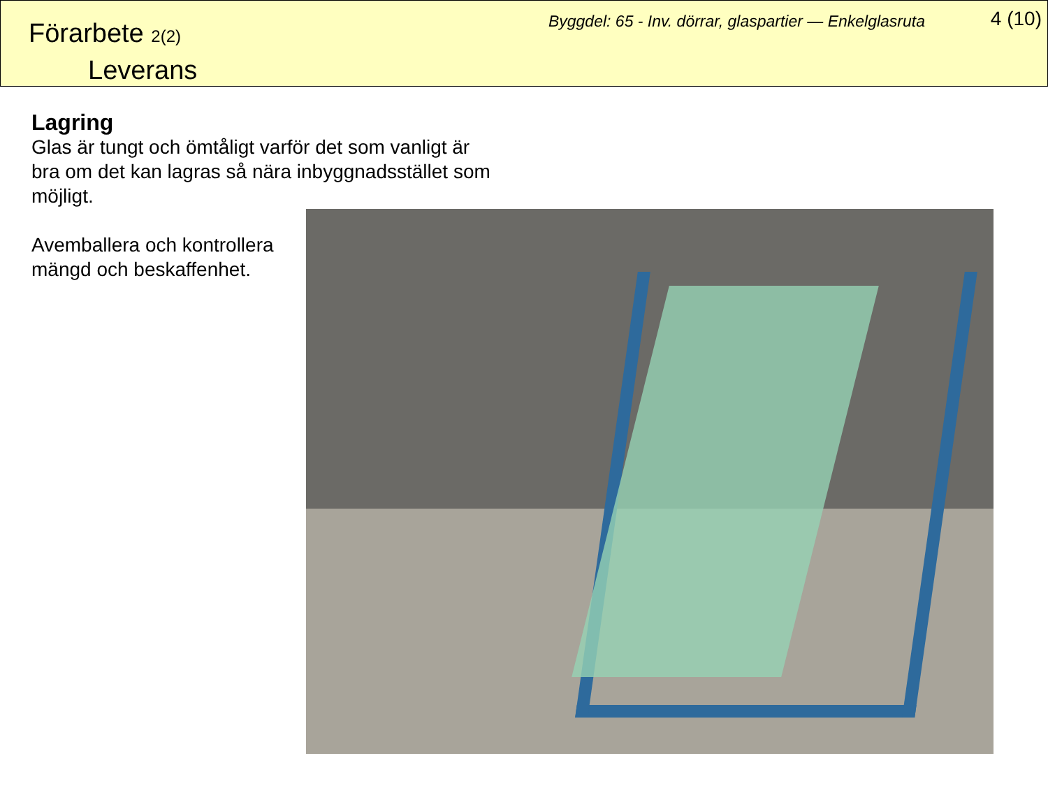Förarbete 2(2)
Leverans
Byggdel: 65 - Inv. dörrar, glaspartier — Enkelglasruta
4 (10)
Lagring
Glas är tungt och ömtåligt varför det som vanligt är bra om det kan lagras så nära inbyggnadsstället som möjligt.
Avemballera och kontrollera mängd och beskaffenhet.